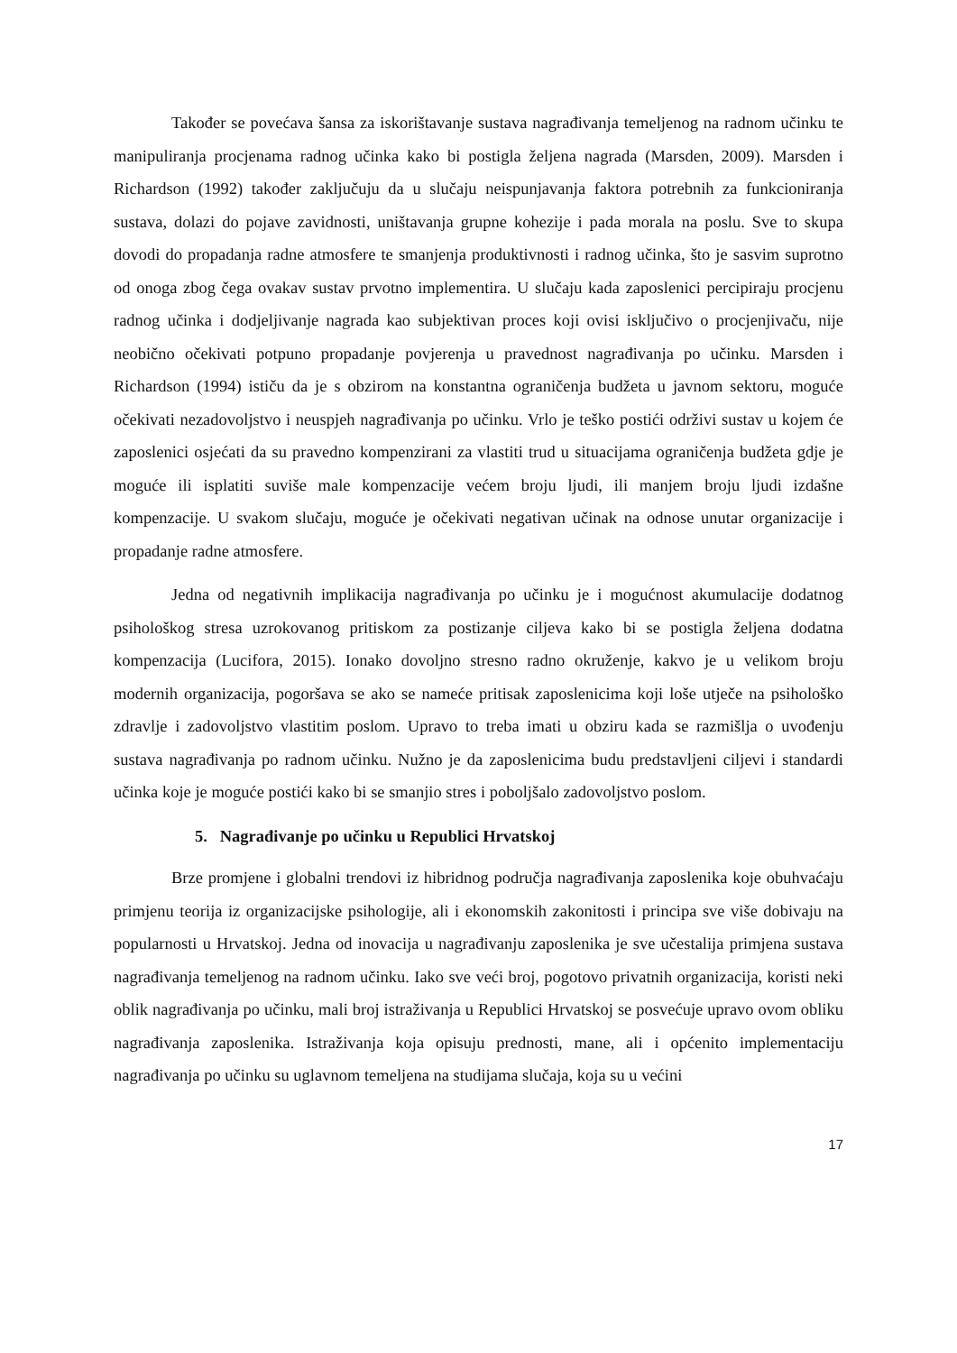Također se povećava šansa za iskorištavanje sustava nagrađivanja temeljenog na radnom učinku te manipuliranja procjenama radnog učinka kako bi postigla željena nagrada (Marsden, 2009). Marsden i Richardson (1992) također zaključuju da u slučaju neispunjavanja faktora potrebnih za funkcioniranja sustava, dolazi do pojave zavidnosti, uništavanja grupne kohezije i pada morala na poslu. Sve to skupa dovodi do propadanja radne atmosfere te smanjenja produktivnosti i radnog učinka, što je sasvim suprotno od onoga zbog čega ovakav sustav prvotno implementira. U slučaju kada zaposlenici percipiraju procjenu radnog učinka i dodjeljivanje nagrada kao subjektivan proces koji ovisi isključivo o procjenjivaču, nije neobično očekivati potpuno propadanje povjerenja u pravednost nagrađivanja po učinku. Marsden i Richardson (1994) ističu da je s obzirom na konstantna ograničenja budžeta u javnom sektoru, moguće očekivati nezadovoljstvo i neuspjeh nagrađivanja po učinku. Vrlo je teško postići održivi sustav u kojem će zaposlenici osjećati da su pravedno kompenzirani za vlastiti trud u situacijama ograničenja budžeta gdje je moguće ili isplatiti suviše male kompenzacije većem broju ljudi, ili manjem broju ljudi izdašne kompenzacije. U svakom slučaju, moguće je očekivati negativan učinak na odnose unutar organizacije i propadanje radne atmosfere.
Jedna od negativnih implikacija nagrađivanja po učinku je i mogućnost akumulacije dodatnog psihološkog stresa uzrokovanog pritiskom za postizanje ciljeva kako bi se postigla željena dodatna kompenzacija (Lucifora, 2015). Ionako dovoljno stresno radno okruženje, kakvo je u velikom broju modernih organizacija, pogoršava se ako se nameće pritisak zaposlenicima koji loše utječe na psihološko zdravlje i zadovoljstvo vlastitim poslom. Upravo to treba imati u obziru kada se razmišlja o uvođenju sustava nagrađivanja po radnom učinku. Nužno je da zaposlenicima budu predstavljeni ciljevi i standardi učinka koje je moguće postići kako bi se smanjio stres i poboljšalo zadovoljstvo poslom.
5. Nagrađivanje po učinku u Republici Hrvatskoj
Brze promjene i globalni trendovi iz hibridnog područja nagrađivanja zaposlenika koje obuhvaćaju primjenu teorija iz organizacijske psihologije, ali i ekonomskih zakonitosti i principa sve više dobivaju na popularnosti u Hrvatskoj. Jedna od inovacija u nagrađivanju zaposlenika je sve učestalija primjena sustava nagrađivanja temeljenog na radnom učinku. Iako sve veći broj, pogotovo privatnih organizacija, koristi neki oblik nagrađivanja po učinku, mali broj istraživanja u Republici Hrvatskoj se posvećuje upravo ovom obliku nagrađivanja zaposlenika. Istraživanja koja opisuju prednosti, mane, ali i općenito implementaciju nagrađivanja po učinku su uglavnom temeljena na studijama slučaja, koja su u većini
17